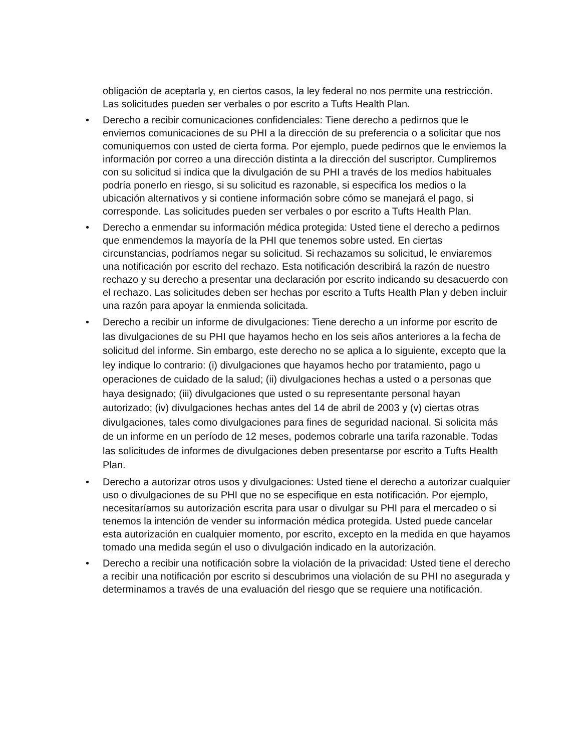obligación de aceptarla y, en ciertos casos, la ley federal no nos permite una restricción. Las solicitudes pueden ser verbales o por escrito a Tufts Health Plan.
• Derecho a recibir comunicaciones confidenciales: Tiene derecho a pedirnos que le enviemos comunicaciones de su PHI a la dirección de su preferencia o a solicitar que nos comuniquemos con usted de cierta forma. Por ejemplo, puede pedirnos que le enviemos la información por correo a una dirección distinta a la dirección del suscriptor. Cumpliremos con su solicitud si indica que la divulgación de su PHI a través de los medios habituales podría ponerlo en riesgo, si su solicitud es razonable, si especifica los medios o la ubicación alternativos y si contiene información sobre cómo se manejará el pago, si corresponde. Las solicitudes pueden ser verbales o por escrito a Tufts Health Plan.
• Derecho a enmendar su información médica protegida: Usted tiene el derecho a pedirnos que enmendemos la mayoría de la PHI que tenemos sobre usted. En ciertas circunstancias, podríamos negar su solicitud. Si rechazamos su solicitud, le enviaremos una notificación por escrito del rechazo. Esta notificación describirá la razón de nuestro rechazo y su derecho a presentar una declaración por escrito indicando su desacuerdo con el rechazo. Las solicitudes deben ser hechas por escrito a Tufts Health Plan y deben incluir una razón para apoyar la enmienda solicitada.
• Derecho a recibir un informe de divulgaciones: Tiene derecho a un informe por escrito de las divulgaciones de su PHI que hayamos hecho en los seis años anteriores a la fecha de solicitud del informe. Sin embargo, este derecho no se aplica a lo siguiente, excepto que la ley indique lo contrario: (i) divulgaciones que hayamos hecho por tratamiento, pago u operaciones de cuidado de la salud; (ii) divulgaciones hechas a usted o a personas que haya designado; (iii) divulgaciones que usted o su representante personal hayan autorizado; (iv) divulgaciones hechas antes del 14 de abril de 2003 y (v) ciertas otras divulgaciones, tales como divulgaciones para fines de seguridad nacional. Si solicita más de un informe en un período de 12 meses, podemos cobrarle una tarifa razonable. Todas las solicitudes de informes de divulgaciones deben presentarse por escrito a Tufts Health Plan.
• Derecho a autorizar otros usos y divulgaciones: Usted tiene el derecho a autorizar cualquier uso o divulgaciones de su PHI que no se especifique en esta notificación. Por ejemplo, necesitaríamos su autorización escrita para usar o divulgar su PHI para el mercadeo o si tenemos la intención de vender su información médica protegida. Usted puede cancelar esta autorización en cualquier momento, por escrito, excepto en la medida en que hayamos tomado una medida según el uso o divulgación indicado en la autorización.
• Derecho a recibir una notificación sobre la violación de la privacidad: Usted tiene el derecho a recibir una notificación por escrito si descubrimos una violación de su PHI no asegurada y determinamos a través de una evaluación del riesgo que se requiere una notificación.